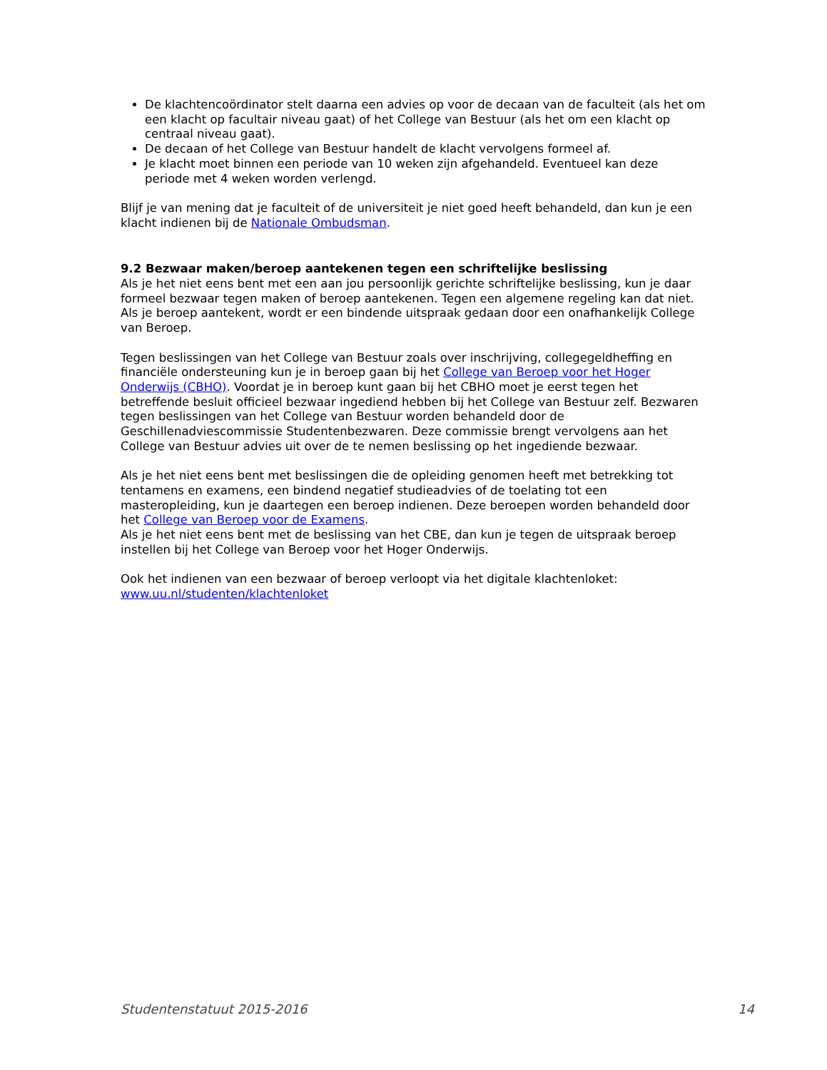De klachtencoördinator stelt daarna een advies op voor de decaan van de faculteit (als het om een klacht op facultair niveau gaat) of het College van Bestuur (als het om een klacht op centraal niveau gaat).
De decaan of het College van Bestuur handelt de klacht vervolgens formeel af.
Je klacht moet binnen een periode van 10 weken zijn afgehandeld. Eventueel kan deze periode met 4 weken worden verlengd.
Blijf je van mening dat je faculteit of de universiteit je niet goed heeft behandeld, dan kun je een klacht indienen bij de Nationale Ombudsman.
9.2 Bezwaar maken/beroep aantekenen tegen een schriftelijke beslissing
Als je het niet eens bent met een aan jou persoonlijk gerichte schriftelijke beslissing, kun je daar formeel bezwaar tegen maken of beroep aantekenen. Tegen een algemene regeling kan dat niet.
Als je beroep aantekent, wordt er een bindende uitspraak gedaan door een onafhankelijk College van Beroep.
Tegen beslissingen van het College van Bestuur zoals over inschrijving, collegegeldheffing en financiële ondersteuning kun je in beroep gaan bij het College van Beroep voor het Hoger Onderwijs (CBHO). Voordat je in beroep kunt gaan bij het CBHO moet je eerst tegen het betreffende besluit officieel bezwaar ingediend hebben bij het College van Bestuur zelf. Bezwaren tegen beslissingen van het College van Bestuur worden behandeld door de Geschillenadviescommissie Studentenbezwaren. Deze commissie brengt vervolgens aan het College van Bestuur advies uit over de te nemen beslissing op het ingediende bezwaar.
Als je het niet eens bent met beslissingen die de opleiding genomen heeft met betrekking tot tentamens en examens, een bindend negatief studieadvies of de toelating tot een masteropleiding, kun je daartegen een beroep indienen. Deze beroepen worden behandeld door het College van Beroep voor de Examens.
Als je het niet eens bent met de beslissing van het CBE, dan kun je tegen de uitspraak beroep instellen bij het College van Beroep voor het Hoger Onderwijs.
Ook het indienen van een bezwaar of beroep verloopt via het digitale klachtenloket:
www.uu.nl/studenten/klachtenloket
Studentenstatuut 2015-2016 14